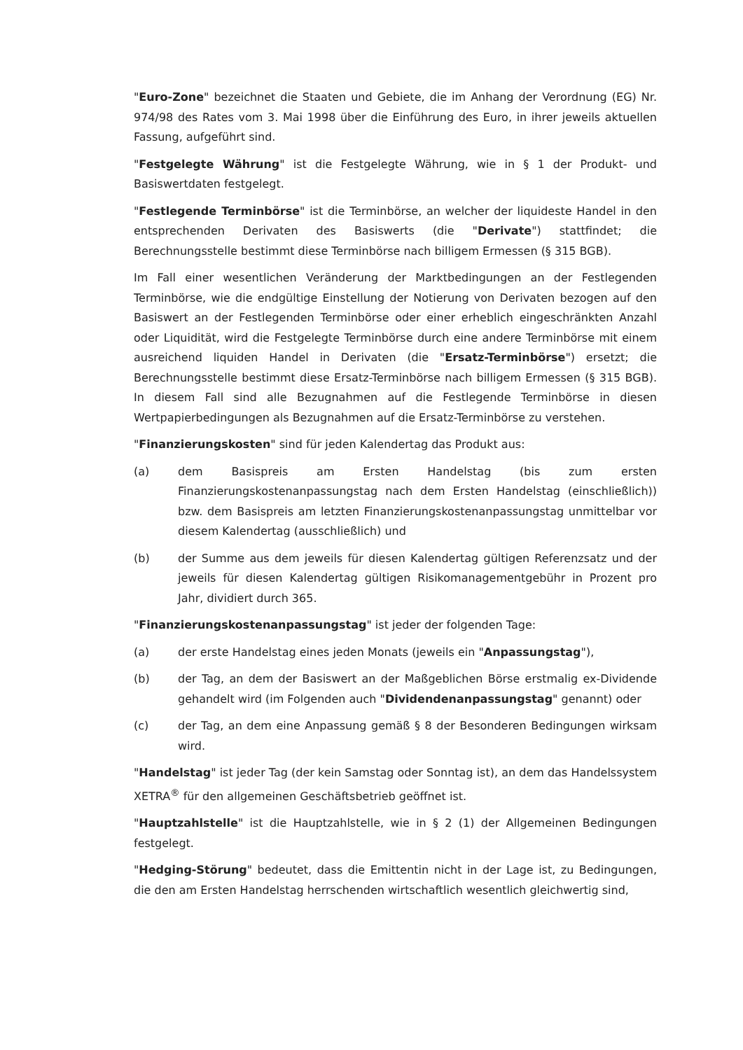"Euro-Zone" bezeichnet die Staaten und Gebiete, die im Anhang der Verordnung (EG) Nr. 974/98 des Rates vom 3. Mai 1998 über die Einführung des Euro, in ihrer jeweils aktuellen Fassung, aufgeführt sind.
"Festgelegte Währung" ist die Festgelegte Währung, wie in § 1 der Produkt- und Basiswertdaten festgelegt.
"Festlegende Terminbörse" ist die Terminbörse, an welcher der liquideste Handel in den entsprechenden Derivaten des Basiswerts (die "Derivate") stattfindet; die Berechnungsstelle bestimmt diese Terminbörse nach billigem Ermessen (§ 315 BGB).
Im Fall einer wesentlichen Veränderung der Marktbedingungen an der Festlegenden Terminbörse, wie die endgültige Einstellung der Notierung von Derivaten bezogen auf den Basiswert an der Festlegenden Terminbörse oder einer erheblich eingeschränkten Anzahl oder Liquidität, wird die Festgelegte Terminbörse durch eine andere Terminbörse mit einem ausreichend liquiden Handel in Derivaten (die "Ersatz-Terminbörse") ersetzt; die Berechnungsstelle bestimmt diese Ersatz-Terminbörse nach billigem Ermessen (§ 315 BGB). In diesem Fall sind alle Bezugnahmen auf die Festlegende Terminbörse in diesen Wertpapierbedingungen als Bezugnahmen auf die Ersatz-Terminbörse zu verstehen.
"Finanzierungskosten" sind für jeden Kalendertag das Produkt aus:
(a) dem Basispreis am Ersten Handelstag (bis zum ersten Finanzierungskostenanpassungstag nach dem Ersten Handelstag (einschließlich)) bzw. dem Basispreis am letzten Finanzierungskostenanpassungstag unmittelbar vor diesem Kalendertag (ausschließlich) und
(b) der Summe aus dem jeweils für diesen Kalendertag gültigen Referenzsatz und der jeweils für diesen Kalendertag gültigen Risikomanagementgebühr in Prozent pro Jahr, dividiert durch 365.
"Finanzierungskostenanpassungstag" ist jeder der folgenden Tage:
(a) der erste Handelstag eines jeden Monats (jeweils ein "Anpassungstag"),
(b) der Tag, an dem der Basiswert an der Maßgeblichen Börse erstmalig ex-Dividende gehandelt wird (im Folgenden auch "Dividendenanpassungstag" genannt) oder
(c) der Tag, an dem eine Anpassung gemäß § 8 der Besonderen Bedingungen wirksam wird.
"Handelstag" ist jeder Tag (der kein Samstag oder Sonntag ist), an dem das Handelssystem XETRA<sup>®</sup> für den allgemeinen Geschäftsbetrieb geöffnet ist.
"Hauptzahlstelle" ist die Hauptzahlstelle, wie in § 2 (1) der Allgemeinen Bedingungen festgelegt.
"Hedging-Störung" bedeutet, dass die Emittentin nicht in der Lage ist, zu Bedingungen, die den am Ersten Handelstag herrschenden wirtschaftlich wesentlich gleichwertig sind,